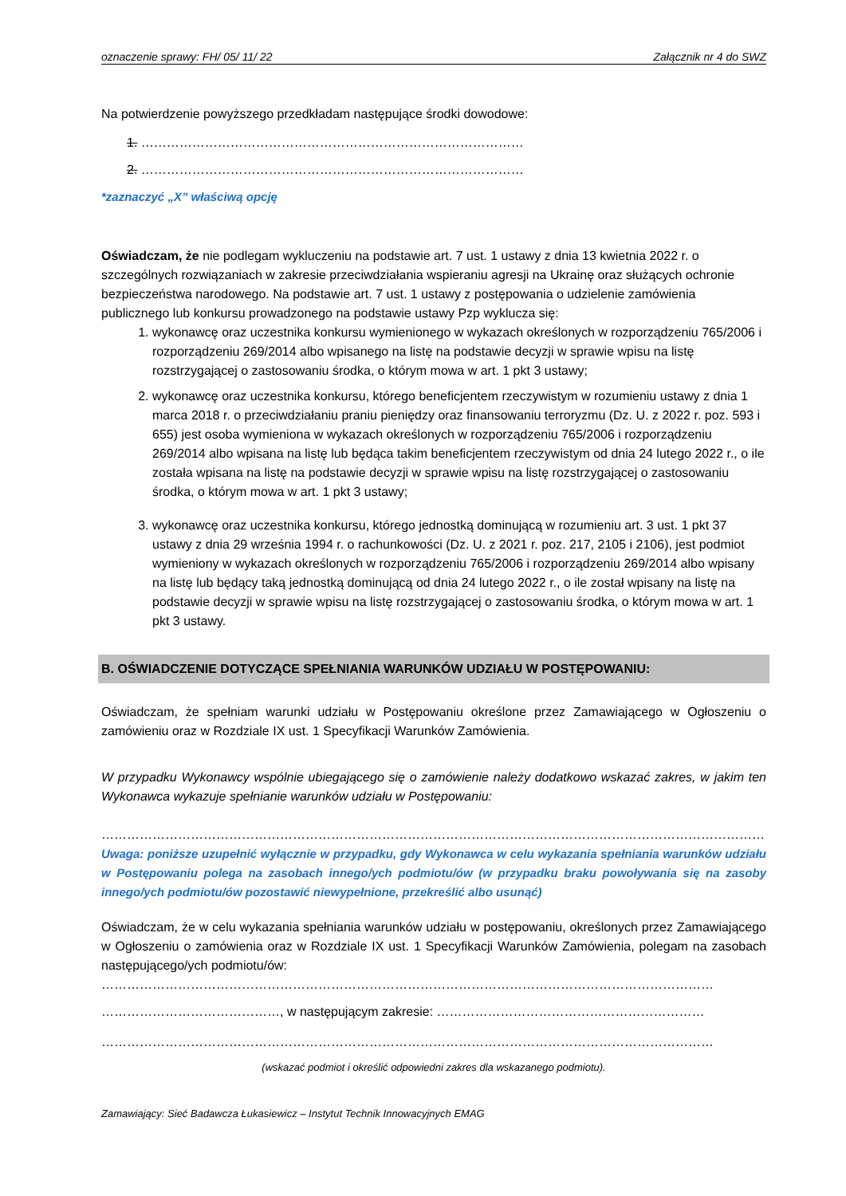oznaczenie sprawy: FH/ 05/ 11/ 22 Załącznik nr 4 do SWZ
Na potwierdzenie powyższego przedkładam następujące środki dowodowe:
1. ………………………………………………………………………………
2. ………………………………………………………………………………
*zaznaczyć „X” właściwą opcję
Oświadczam, że nie podlegam wykluczeniu na podstawie art. 7 ust. 1 ustawy z dnia 13 kwietnia 2022 r. o szczególnych rozwiązaniach w zakresie przeciwdziałania wspieraniu agresji na Ukrainę oraz służących ochronie bezpieczeństwa narodowego. Na podstawie art. 7 ust. 1 ustawy z postępowania o udzielenie zamówienia publicznego lub konkursu prowadzonego na podstawie ustawy Pzp wyklucza się:
1. wykonawcę oraz uczestnika konkursu wymienionego w wykazach określonych w rozporządzeniu 765/2006 i rozporządzeniu 269/2014 albo wpisanego na listę na podstawie decyzji w sprawie wpisu na listę rozstrzygającej o zastosowaniu środka, o którym mowa w art. 1 pkt 3 ustawy;
2. wykonawcę oraz uczestnika konkursu, którego beneficjentem rzeczywistym w rozumieniu ustawy z dnia 1 marca 2018 r. o przeciwdziałaniu praniu pieniędzy oraz finansowaniu terroryzmu (Dz. U. z 2022 r. poz. 593 i 655) jest osoba wymieniona w wykazach określonych w rozporządzeniu 765/2006 i rozporządzeniu 269/2014 albo wpisana na listę lub będąca takim beneficjentem rzeczywistym od dnia 24 lutego 2022 r., o ile została wpisana na listę na podstawie decyzji w sprawie wpisu na listę rozstrzygającej o zastosowaniu środka, o którym mowa w art. 1 pkt 3 ustawy;
3. wykonawcę oraz uczestnika konkursu, którego jednostką dominującą w rozumieniu art. 3 ust. 1 pkt 37 ustawy z dnia 29 września 1994 r. o rachunkowości (Dz. U. z 2021 r. poz. 217, 2105 i 2106), jest podmiot wymieniony w wykazach określonych w rozporządzeniu 765/2006 i rozporządzeniu 269/2014 albo wpisany na listę lub będący taką jednostką dominującą od dnia 24 lutego 2022 r., o ile został wpisany na listę na podstawie decyzji w sprawie wpisu na listę rozstrzygającej o zastosowaniu środka, o którym mowa w art. 1 pkt 3 ustawy.
B. OŚWIADCZENIE DOTYCZĄCE SPEŁNIANIA WARUNKÓW UDZIAŁU W POSTĘPOWANIU:
Oświadczam, że spełniam warunki udziału w Postępowaniu określone przez Zamawiającego w Ogłoszeniu o zamówieniu oraz w Rozdziale IX ust. 1 Specyfikacji Warunków Zamówienia.
W przypadku Wykonawcy wspólnie ubiegającego się o zamówienie należy dodatkowo wskazać zakres, w jakim ten Wykonawca wykazuje spełnianie warunków udziału w Postępowaniu:
……………………………………………………………………………………………………………………………………………………………
Uwaga: poniższe uzupełnić wyłącznie w przypadku, gdy Wykonawca w celu wykazania spełniania warunków udziału w Postępowaniu polega na zasobach innego/ych podmiotu/ów (w przypadku braku powoływania się na zasoby innego/ych podmiotu/ów pozostawić niewypełnione, przekreślić albo usunąć)
Oświadczam, że w celu wykazania spełniania warunków udziału w postępowaniu, określonych przez Zamawiającego w Ogłoszeniu o zamówienia oraz w Rozdziale IX ust. 1 Specyfikacji Warunków Zamówienia, polegam na zasobach następującego/ych podmiotu/ów:
………………………………………………………………………………………………………………………………
……………………………………, w następującym zakresie: ………………………………………………………
………………………………………………………………………………………………………………………………
(wskazać podmiot i określić odpowiedni zakres dla wskazanego podmiotu).
Zamawiający: Sieć Badawcza Łukasiewicz – Instytut Technik Innowacyjnych EMAG